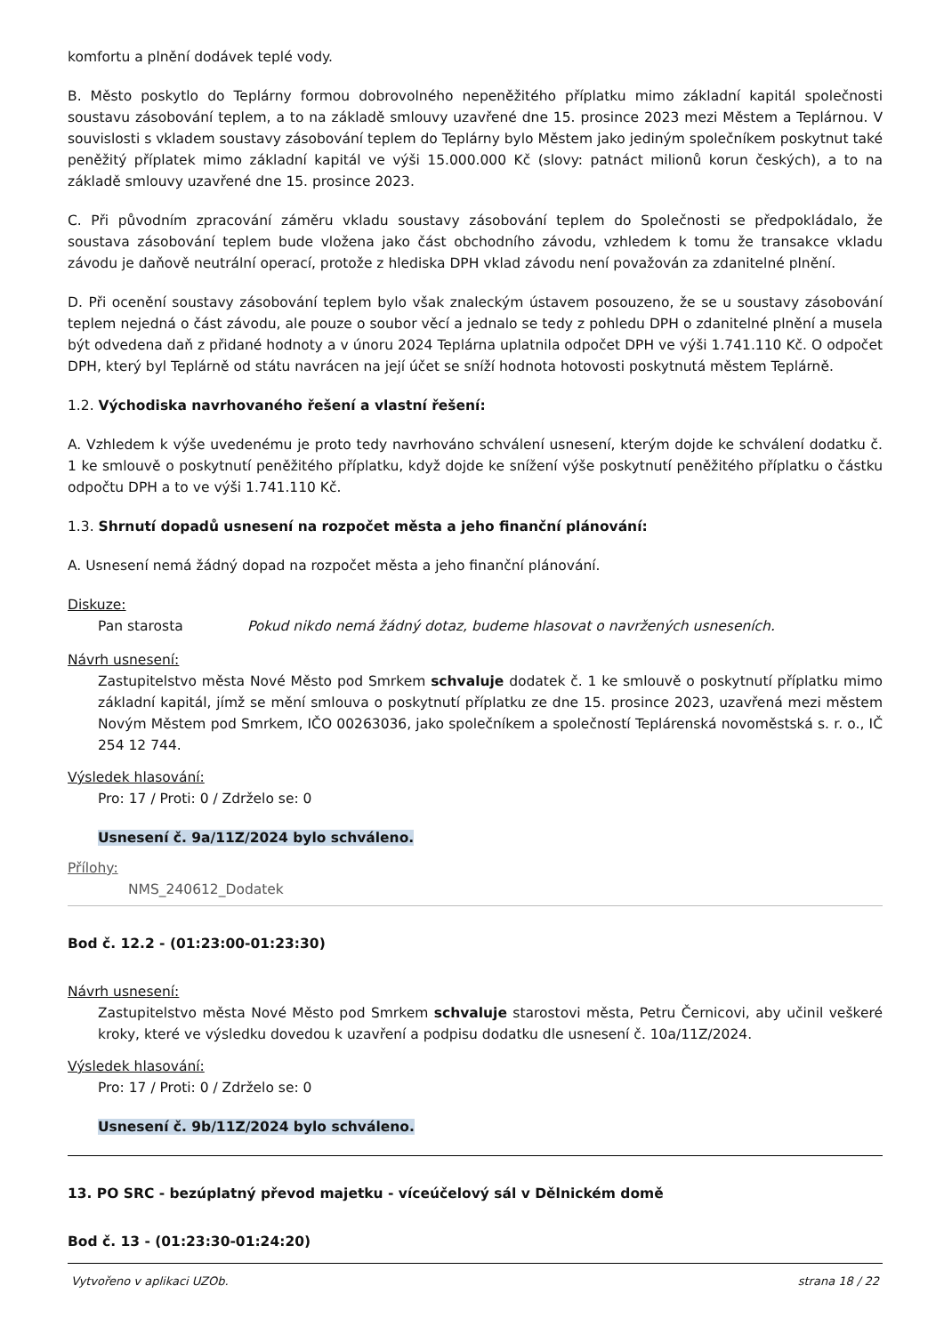komfortu a plnění dodávek teplé vody.
B. Město poskytlo do Teplárny formou dobrovolného nepeněžitého příplatku mimo základní kapitál společnosti soustavu zásobování teplem, a to na základě smlouvy uzavřené dne 15. prosince 2023 mezi Městem a Teplárnou. V souvislosti s vkladem soustavy zásobování teplem do Teplárny bylo Městem jako jediným společníkem poskytnut také peněžitý příplatek mimo základní kapitál ve výši 15.000.000 Kč (slovy: patnáct milionů korun českých), a to na základě smlouvy uzavřené dne 15. prosince 2023.
C. Při původním zpracování záměru vkladu soustavy zásobování teplem do Společnosti se předpokládalo, že soustava zásobování teplem bude vložena jako část obchodního závodu, vzhledem k tomu že transakce vkladu závodu je daňově neutrální operací, protože z hlediska DPH vklad závodu není považován za zdanitelné plnění.
D. Při ocenění soustavy zásobování teplem bylo však znaleckým ústavem posouzeno, že se u soustavy zásobování teplem nejedná o část závodu, ale pouze o soubor věcí a jednalo se tedy z pohledu DPH o zdanitelné plnění a musela být odvedena daň z přidané hodnoty a v únoru 2024 Teplárna uplatnila odpočet DPH ve výši 1.741.110 Kč. O odpočet DPH, který byl Teplárně od státu navrácen na její účet se sníží hodnota hotovosti poskytnutá městem Teplárně.
1.2. Východiska navrhovaného řešení a vlastní řešení:
A. Vzhledem k výše uvedenému je proto tedy navrhováno schválení usnesení, kterým dojde ke schválení dodatku č. 1 ke smlouvě o poskytnutí peněžitého příplatku, když dojde ke snížení výše poskytnutí peněžitého příplatku o částku odpočtu DPH a to ve výši 1.741.110 Kč.
1.3. Shrnutí dopadů usnesení na rozpočet města a jeho finanční plánování:
A. Usnesení nemá žádný dopad na rozpočet města a jeho finanční plánování.
Diskuze:
Pan starosta Pokud nikdo nemá žádný dotaz, budeme hlasovat o navržených usneseních.
Návrh usnesení:
Zastupitelstvo města Nové Město pod Smrkem schvaluje dodatek č. 1 ke smlouvě o poskytnutí příplatku mimo základní kapitál, jímž se mění smlouva o poskytnutí příplatku ze dne 15. prosince 2023, uzavřená mezi městem Novým Městem pod Smrkem, IČO 00263036, jako společníkem a společností Teplárenská novoměstská s. r. o., IČ 254 12 744.
Výsledek hlasování:
Pro: 17 / Proti: 0 / Zdrželo se: 0
Usnesení č. 9a/11Z/2024 bylo schváleno.
Přílohy:
NMS_240612_Dodatek
Bod č. 12.2 - (01:23:00-01:23:30)
Návrh usnesení:
Zastupitelstvo města Nové Město pod Smrkem schvaluje starostovi města, Petru Černicovi, aby učinil veškeré kroky, které ve výsledku dovedou k uzavření a podpisu dodatku dle usnesení č. 10a/11Z/2024.
Výsledek hlasování:
Pro: 17 / Proti: 0 / Zdrželo se: 0
Usnesení č. 9b/11Z/2024 bylo schváleno.
13. PO SRC - bezúplatný převod majetku - víceúčelový sál v Dělnickém domě
Bod č. 13 - (01:23:30-01:24:20)
Vytvořeno v aplikaci UZOb. strana 18 / 22